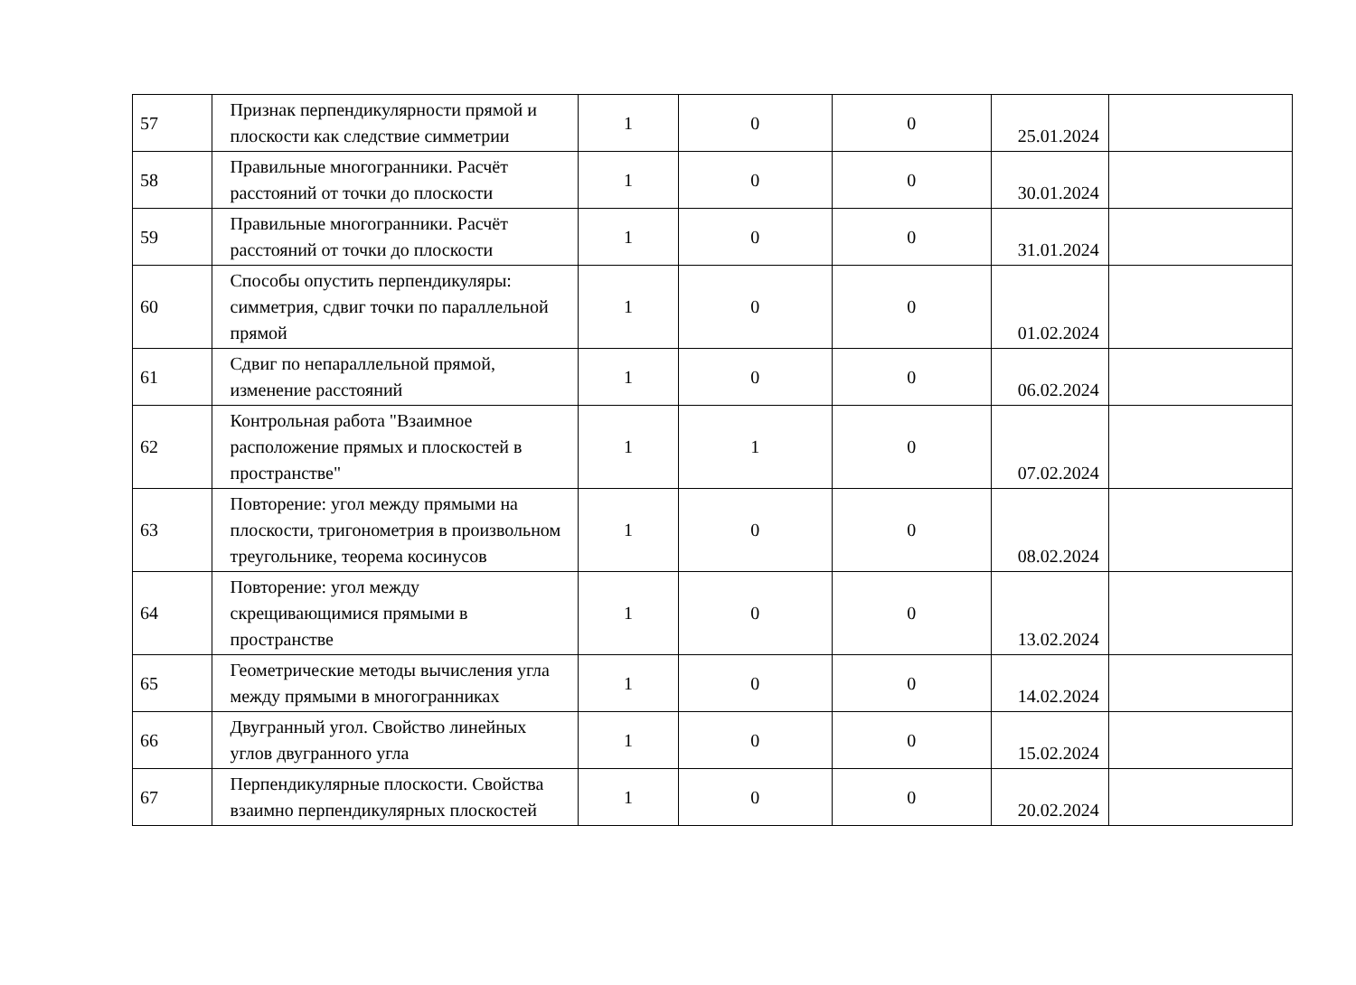| 57 | Признак перпендикулярности прямой и плоскости как следствие симметрии | 1 | 0 | 0 | 25.01.2024 | |
| 58 | Правильные многогранники. Расчёт расстояний от точки до плоскости | 1 | 0 | 0 | 30.01.2024 | |
| 59 | Правильные многогранники. Расчёт расстояний от точки до плоскости | 1 | 0 | 0 | 31.01.2024 | |
| 60 | Способы опустить перпендикуляры: симметрия, сдвиг точки по параллельной прямой | 1 | 0 | 0 | 01.02.2024 | |
| 61 | Сдвиг по непараллельной прямой, изменение расстояний | 1 | 0 | 0 | 06.02.2024 | |
| 62 | Контрольная работа "Взаимное расположение прямых и плоскостей в пространстве" | 1 | 1 | 0 | 07.02.2024 | |
| 63 | Повторение: угол между прямыми на плоскости, тригонометрия в произвольном треугольнике, теорема косинусов | 1 | 0 | 0 | 08.02.2024 | |
| 64 | Повторение: угол между скрещивающимися прямыми в пространстве | 1 | 0 | 0 | 13.02.2024 | |
| 65 | Геометрические методы вычисления угла между прямыми в многогранниках | 1 | 0 | 0 | 14.02.2024 | |
| 66 | Двугранный угол. Свойство линейных углов двугранного угла | 1 | 0 | 0 | 15.02.2024 | |
| 67 | Перпендикулярные плоскости. Свойства взаимно перпендикулярных плоскостей | 1 | 0 | 0 | 20.02.2024 | |